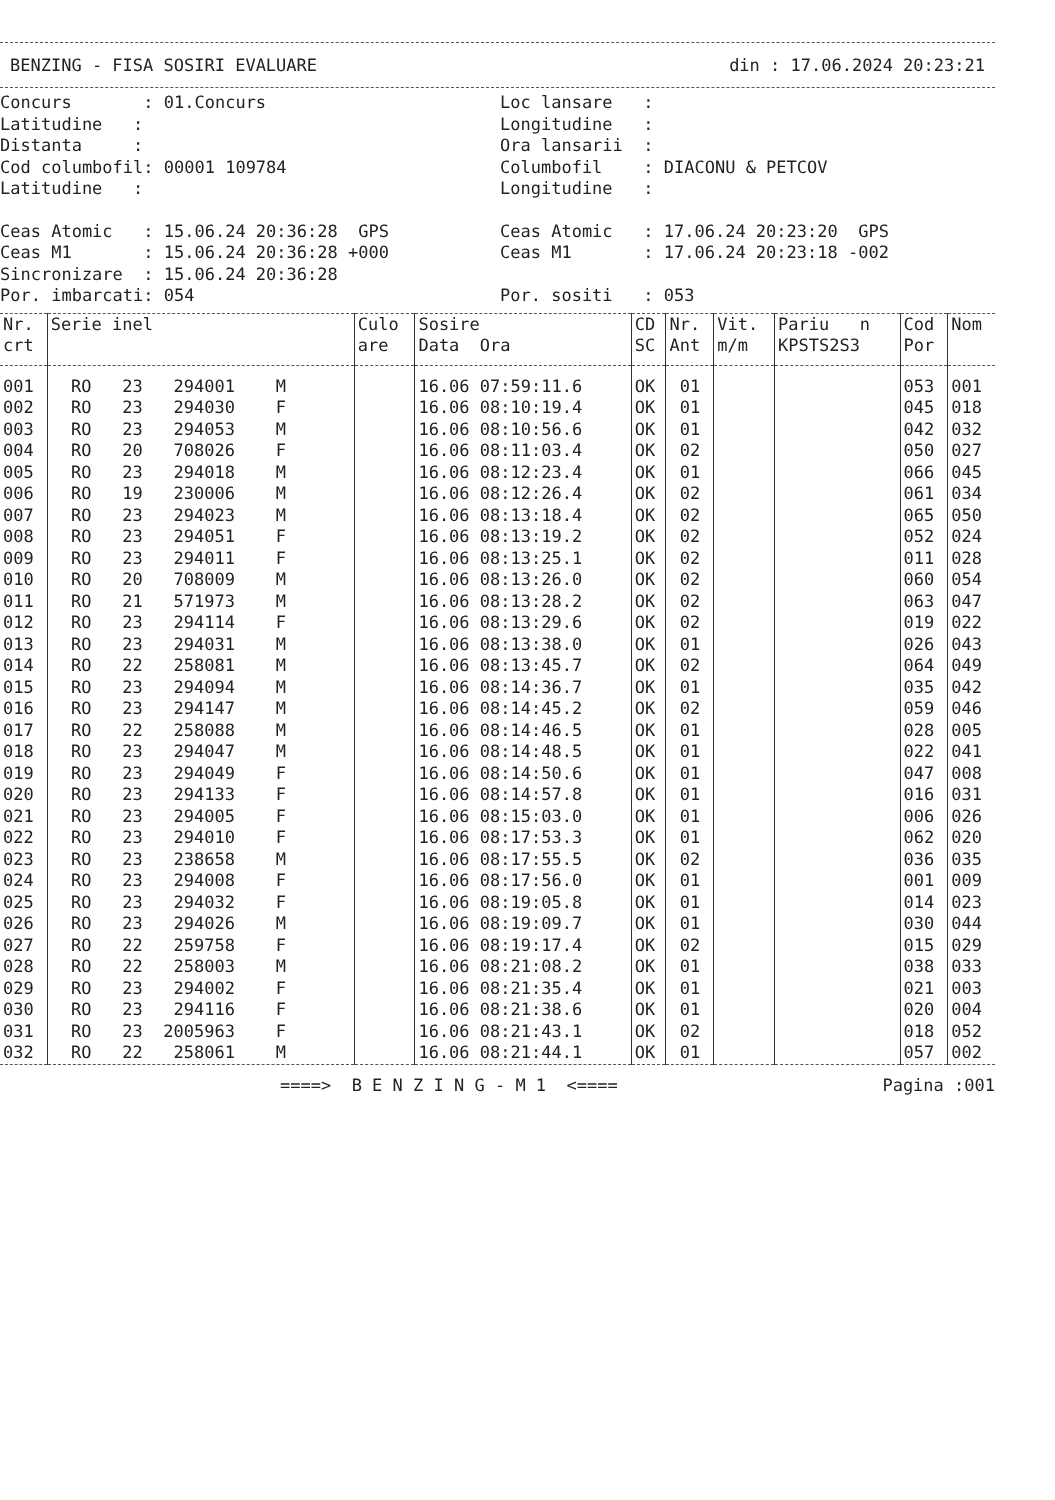BENZING - FISA SOSIRI EVALUARE din : 17.06.2024 20:23:21
Concurs : 01.Concurs
Loc lansare :
Latitudine :
Longitudine :
Distanta :
Ora lansarii :
Cod columbofil: 00001 109784
Columbofil : DIACONU & PETCOV
Latitudine :
Longitudine :
Ceas Atomic : 15.06.24 20:36:28 GPS
Ceas Atomic : 17.06.24 20:23:20 GPS
Ceas M1 : 15.06.24 20:36:28 +000
Ceas M1 : 17.06.24 20:23:18 -002
Sincronizare : 15.06.24 20:36:28
Por. imbarcati: 054
Por. sositi : 053
| Nr. crt | Serie inel | Culo are | Sosire Data Ora | CD SC | Nr. Ant | Vit. m/m | Pariu n KPSTS2S3 | Cod Por | Nom |
| --- | --- | --- | --- | --- | --- | --- | --- | --- | --- |
| 001 | RO 23 294001 M | | 16.06 07:59:11.6 | OK | 01 | | | 053 | 001 |
| 002 | RO 23 294030 F | | 16.06 08:10:19.4 | OK | 01 | | | 045 | 018 |
| 003 | RO 23 294053 M | | 16.06 08:10:56.6 | OK | 01 | | | 042 | 032 |
| 004 | RO 20 708026 F | | 16.06 08:11:03.4 | OK | 02 | | | 050 | 027 |
| 005 | RO 23 294018 M | | 16.06 08:12:23.4 | OK | 01 | | | 066 | 045 |
| 006 | RO 19 230006 M | | 16.06 08:12:26.4 | OK | 02 | | | 061 | 034 |
| 007 | RO 23 294023 M | | 16.06 08:13:18.4 | OK | 02 | | | 065 | 050 |
| 008 | RO 23 294051 F | | 16.06 08:13:19.2 | OK | 02 | | | 052 | 024 |
| 009 | RO 23 294011 F | | 16.06 08:13:25.1 | OK | 02 | | | 011 | 028 |
| 010 | RO 20 708009 M | | 16.06 08:13:26.0 | OK | 02 | | | 060 | 054 |
| 011 | RO 21 571973 M | | 16.06 08:13:28.2 | OK | 02 | | | 063 | 047 |
| 012 | RO 23 294114 F | | 16.06 08:13:29.6 | OK | 02 | | | 019 | 022 |
| 013 | RO 23 294031 M | | 16.06 08:13:38.0 | OK | 01 | | | 026 | 043 |
| 014 | RO 22 258081 M | | 16.06 08:13:45.7 | OK | 02 | | | 064 | 049 |
| 015 | RO 23 294094 M | | 16.06 08:14:36.7 | OK | 01 | | | 035 | 042 |
| 016 | RO 23 294147 M | | 16.06 08:14:45.2 | OK | 02 | | | 059 | 046 |
| 017 | RO 22 258088 M | | 16.06 08:14:46.5 | OK | 01 | | | 028 | 005 |
| 018 | RO 23 294047 M | | 16.06 08:14:48.5 | OK | 01 | | | 022 | 041 |
| 019 | RO 23 294049 F | | 16.06 08:14:50.6 | OK | 01 | | | 047 | 008 |
| 020 | RO 23 294133 F | | 16.06 08:14:57.8 | OK | 01 | | | 016 | 031 |
| 021 | RO 23 294005 F | | 16.06 08:15:03.0 | OK | 01 | | | 006 | 026 |
| 022 | RO 23 294010 F | | 16.06 08:17:53.3 | OK | 01 | | | 062 | 020 |
| 023 | RO 23 238658 M | | 16.06 08:17:55.5 | OK | 02 | | | 036 | 035 |
| 024 | RO 23 294008 F | | 16.06 08:17:56.0 | OK | 01 | | | 001 | 009 |
| 025 | RO 23 294032 F | | 16.06 08:19:05.8 | OK | 01 | | | 014 | 023 |
| 026 | RO 23 294026 M | | 16.06 08:19:09.7 | OK | 01 | | | 030 | 044 |
| 027 | RO 22 259758 F | | 16.06 08:19:17.4 | OK | 02 | | | 015 | 029 |
| 028 | RO 22 258003 M | | 16.06 08:21:08.2 | OK | 01 | | | 038 | 033 |
| 029 | RO 23 294002 F | | 16.06 08:21:35.4 | OK | 01 | | | 021 | 003 |
| 030 | RO 23 294116 F | | 16.06 08:21:38.6 | OK | 01 | | | 020 | 004 |
| 031 | RO 23 2005963 F | | 16.06 08:21:43.1 | OK | 02 | | | 018 | 052 |
| 032 | RO 22 258061 M | | 16.06 08:21:44.1 | OK | 01 | | | 057 | 002 |
====> B E N Z I N G - M 1 <==== Pagina :001